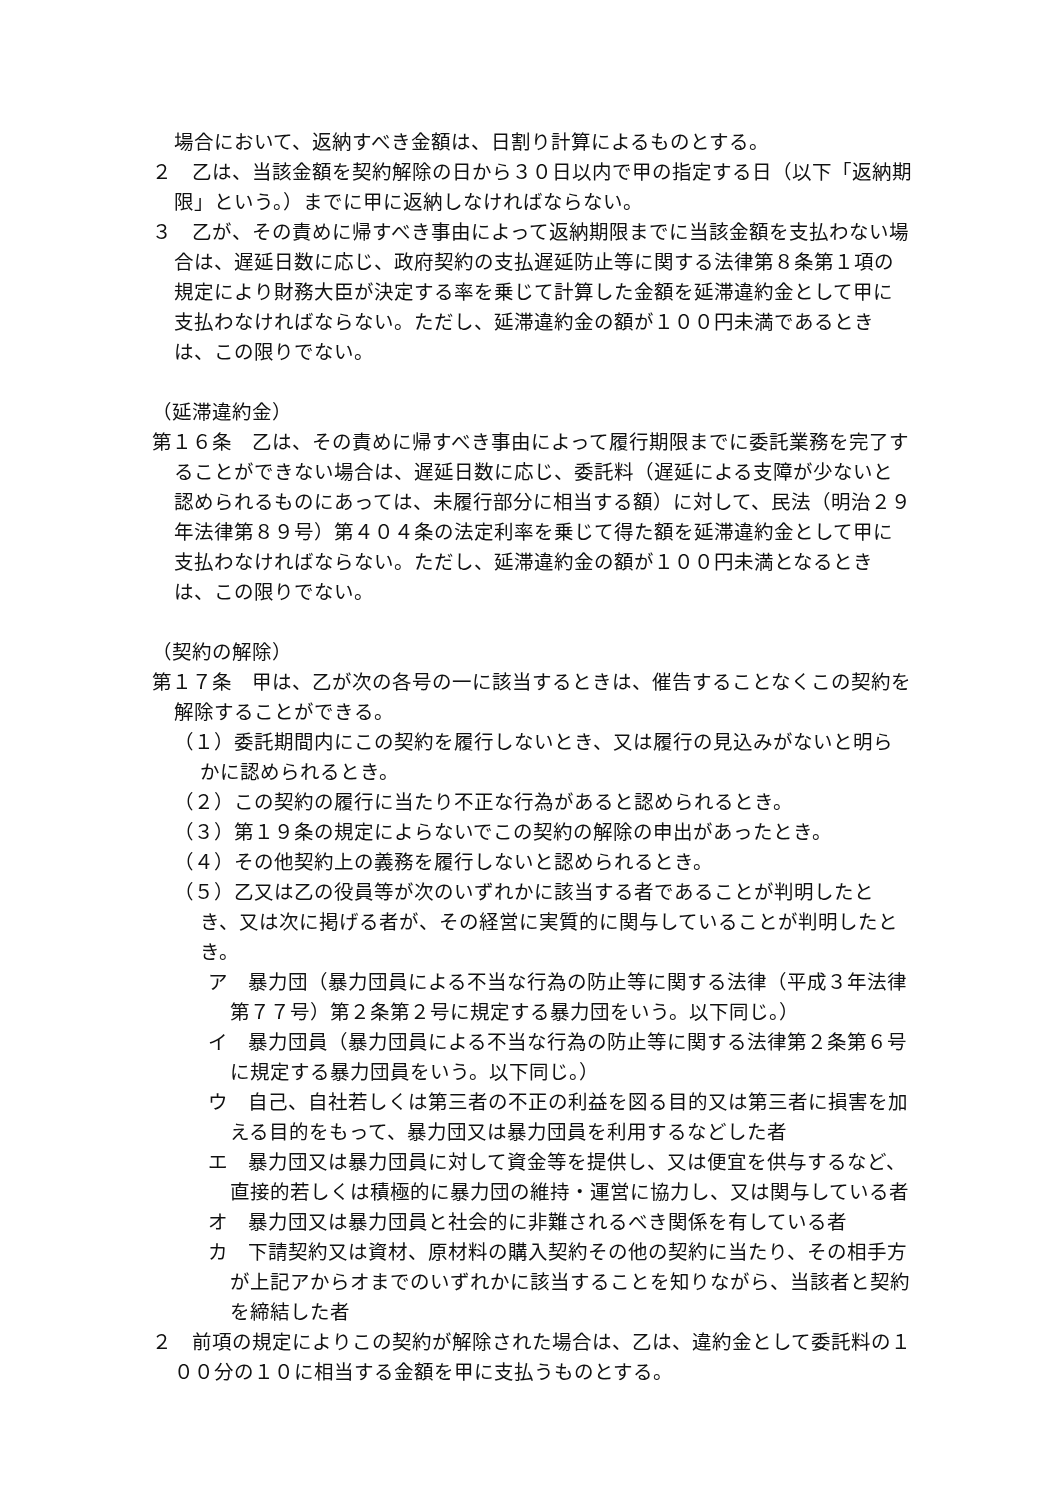場合において、返納すべき金額は、日割り計算によるものとする。
２　乙は、当該金額を契約解除の日から３０日以内で甲の指定する日（以下「返納期限」という。）までに甲に返納しなければならない。
３　乙が、その責めに帰すべき事由によって返納期限までに当該金額を支払わない場合は、遅延日数に応じ、政府契約の支払遅延防止等に関する法律第８条第１項の規定により財務大臣が決定する率を乗じて計算した金額を延滞違約金として甲に支払わなければならない。ただし、延滞違約金の額が１００円未満であるときは、この限りでない。
（延滞違約金）
第１６条　乙は、その責めに帰すべき事由によって履行期限までに委託業務を完了することができない場合は、遅延日数に応じ、委託料（遅延による支障が少ないと認められるものにあっては、未履行部分に相当する額）に対して、民法（明治２９年法律第８９号）第４０４条の法定利率を乗じて得た額を延滞違約金として甲に支払わなければならない。ただし、延滞違約金の額が１００円未満となるときは、この限りでない。
（契約の解除）
第１７条　甲は、乙が次の各号の一に該当するときは、催告することなくこの契約を解除することができる。
（１）委託期間内にこの契約を履行しないとき、又は履行の見込みがないと明らかに認められるとき。
（２）この契約の履行に当たり不正な行為があると認められるとき。
（３）第１９条の規定によらないでこの契約の解除の申出があったとき。
（４）その他契約上の義務を履行しないと認められるとき。
（５）乙又は乙の役員等が次のいずれかに該当する者であることが判明したとき、又は次に掲げる者が、その経営に実質的に関与していることが判明したとき。
ア　暴力団（暴力団員による不当な行為の防止等に関する法律（平成３年法律第７７号）第２条第２号に規定する暴力団をいう。以下同じ。）
イ　暴力団員（暴力団員による不当な行為の防止等に関する法律第２条第６号に規定する暴力団員をいう。以下同じ。）
ウ　自己、自社若しくは第三者の不正の利益を図る目的又は第三者に損害を加える目的をもって、暴力団又は暴力団員を利用するなどした者
エ　暴力団又は暴力団員に対して資金等を提供し、又は便宜を供与するなど、直接的若しくは積極的に暴力団の維持・運営に協力し、又は関与している者
オ　暴力団又は暴力団員と社会的に非難されるべき関係を有している者
カ　下請契約又は資材、原材料の購入契約その他の契約に当たり、その相手方が上記アからオまでのいずれかに該当することを知りながら、当該者と契約を締結した者
２　前項の規定によりこの契約が解除された場合は、乙は、違約金として委託料の１００分の１０に相当する金額を甲に支払うものとする。